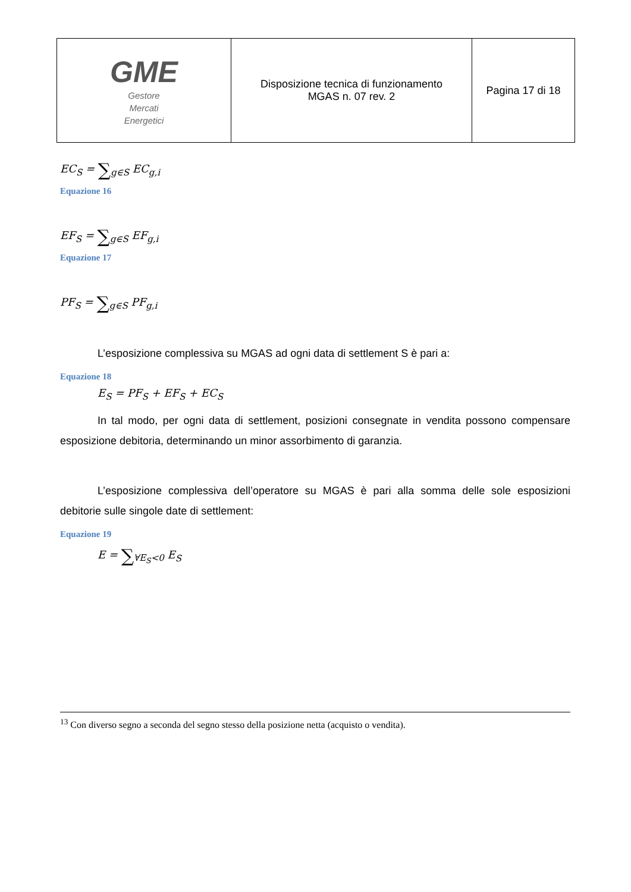| GME Gestore Mercati Energetici | Disposizione tecnica di funzionamento MGAS n. 07 rev. 2 | Pagina 17 di 18 |
EC<sub>S</sub> = ∑<sub>g∈S</sub> EC<sub>g,i</sub>
Equazione 16
EF<sub>S</sub> = ∑<sub>g∈S</sub> EF<sub>g,i</sub>
Equazione 17
PF<sub>S</sub> = ∑<sub>g∈S</sub> PF<sub>g,i</sub>
L’esposizione complessiva su MGAS ad ogni data di settlement S è pari a:
Equazione 18
E<sub>S</sub> = PF<sub>S</sub> + EF<sub>S</sub> + EC<sub>S</sub>
In tal modo, per ogni data di settlement, posizioni consegnate in vendita possono compensare esposizione debitoria, determinando un minor assorbimento di garanzia.
L’esposizione complessiva dell’operatore su MGAS è pari alla somma delle sole esposizioni debitorie sulle singole date di settlement:
Equazione 19
E = ∑<sub>∀E<sub>S</sub><0</sub> E<sub>S</sub>
<sup>13</sup> Con diverso segno a seconda del segno stesso della posizione netta (acquisto o vendita).